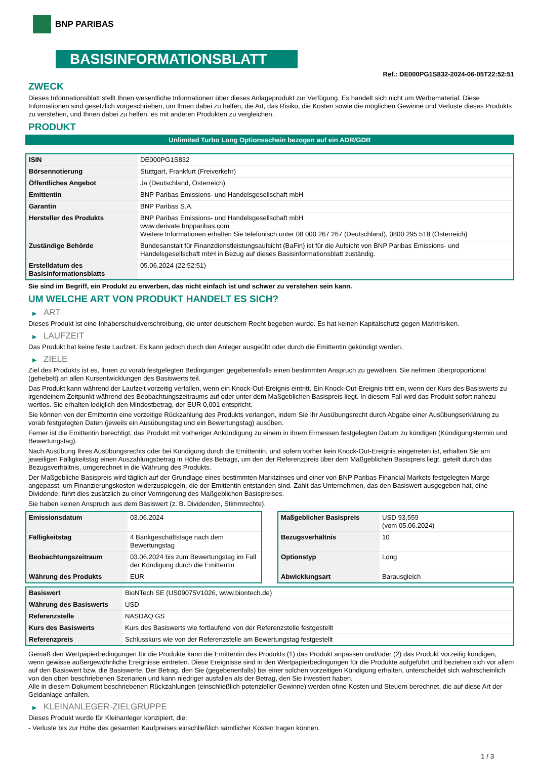BNP PARIBAS
BASISINFORMATIONSBLATT
Ref.: DE000PG1S832-2024-06-05T22:52:51
ZWECK
Dieses Informationsblatt stellt Ihnen wesentliche Informationen über dieses Anlageprodukt zur Verfügung. Es handelt sich nicht um Werbematerial. Diese Informationen sind gesetzlich vorgeschrieben, um Ihnen dabei zu helfen, die Art, das Risiko, die Kosten sowie die möglichen Gewinne und Verluste dieses Produkts zu verstehen, und Ihnen dabei zu helfen, es mit anderen Produkten zu vergleichen.
PRODUKT
Unlimited Turbo Long Optionsschein bezogen auf ein ADR/GDR
| ISIN | DE000PG1S832 |
| Börsennotierung | Stuttgart, Frankfurt (Freiverkehr) |
| Öffentliches Angebot | Ja (Deutschland, Österreich) |
| Emittentin | BNP Paribas Emissions- und Handelsgesellschaft mbH |
| Garantin | BNP Paribas S.A. |
| Hersteller des Produkts | BNP Paribas Emissions- und Handelsgesellschaft mbH www.derivate.bnpparibas.com Weitere Informationen erhalten Sie telefonisch unter 08 000 267 267 (Deutschland), 0800 295 518 (Österreich) |
| Zuständige Behörde | Bundesanstalt für Finanzdienstleistungsaufsicht (BaFin) ist für die Aufsicht von BNP Paribas Emissions- und Handelsgesellschaft mbH in Bezug auf dieses Basisinformationsblatt zuständig. |
| Erstelldatum des Basisinformationsblatts | 05.06.2024 (22:52:51) |
Sie sind im Begriff, ein Produkt zu erwerben, das nicht einfach ist und schwer zu verstehen sein kann.
UM WELCHE ART VON PRODUKT HANDELT ES SICH?
▶ ART
Dieses Produkt ist eine Inhaberschuldverschreibung, die unter deutschem Recht begeben wurde. Es hat keinen Kapitalschutz gegen Marktrisiken.
▶ LAUFZEIT
Das Produkt hat keine feste Laufzeit. Es kann jedoch durch den Anleger ausgeübt oder durch die Emittentin gekündigt werden.
▶ ZIELE
Ziel des Produkts ist es, Ihnen zu vorab festgelegten Bedingungen gegebenenfalls einen bestimmten Anspruch zu gewähren. Sie nehmen überproportional (gehebelt) an allen Kursentwicklungen des Basiswerts teil.
Das Produkt kann während der Laufzeit vorzeitig verfallen, wenn ein Knock-Out-Ereignis eintritt. Ein Knock-Out-Ereignis tritt ein, wenn der Kurs des Basiswerts zu irgendeinem Zeitpunkt während des Beobachtungszeitraums auf oder unter dem Maßgeblichen Basispreis liegt. In diesem Fall wird das Produkt sofort nahezu wertlos. Sie erhalten lediglich den Mindestbetrag, der EUR 0,001 entspricht.
Sie können von der Emittentin eine vorzeitige Rückzahlung des Produkts verlangen, indem Sie Ihr Ausübungsrecht durch Abgabe einer Ausübungserklärung zu vorab festgelegten Daten (jeweils ein Ausübungstag und ein Bewertungstag) ausüben.
Ferner ist die Emittentin berechtigt, das Produkt mit vorheriger Ankündigung zu einem in ihrem Ermessen festgelegten Datum zu kündigen (Kündigungstermin und Bewertungstag).
Nach Ausübung Ihres Ausübungsrechts oder bei Kündigung durch die Emittentin, und sofern vorher kein Knock-Out-Ereignis eingetreten ist, erhalten Sie am jeweiligen Fälligkeitstag einen Auszahlungsbetrag in Höhe des Betrags, um den der Referenzpreis über dem Maßgeblichen Basispreis liegt, geteilt durch das Bezugsverhältnis, umgerechnet in die Währung des Produkts.
Der Maßgebliche Basispreis wird täglich auf der Grundlage eines bestimmten Marktzinses und einer von BNP Paribas Financial Markets festgelegten Marge angepasst, um Finanzierungskosten widerzuspiegeln, die der Emittentin entstanden sind. Zahlt das Unternehmen, das den Basiswert ausgegeben hat, eine Dividende, führt dies zusätzlich zu einer Verringerung des Maßgeblichen Basispreises.
Sie haben keinen Anspruch aus dem Basiswert (z. B. Dividenden, Stimmrechte).
| Emissionsdatum | 03.06.2024 |
| Fälligkeitstag | 4 Bankgeschäftstage nach dem Bewertungstag |
| Beobachtungszeitraum | 03.06.2024 bis zum Bewertungstag im Fall der Kündigung durch die Emittentin |
| Währung des Produkts | EUR |
| Maßgeblicher Basispreis | USD 93,559 (vom 05.06.2024) |
| Bezugsverhältnis | 10 |
| Optionstyp | Long |
| Abwicklungsart | Barausgleich |
| Basiswert | BioNTech SE (US09075V1026, www.biontech.de) |
| Währung des Basiswerts | USD |
| Referenzstelle | NASDAQ GS |
| Kurs des Basiswerts | Kurs des Basiswerts wie fortlaufend von der Referenzstelle festgestellt |
| Referenzpreis | Schlusskurs wie von der Referenzstelle am Bewertungstag festgestellt |
Gemäß den Wertpapierbedingungen für die Produkte kann die Emittentin des Produkts (1) das Produkt anpassen und/oder (2) das Produkt vorzeitig kündigen, wenn gewisse außergewöhnliche Ereignisse eintreten. Diese Ereignisse sind in den Wertpapierbedingungen für die Produkte aufgeführt und beziehen sich vor allem auf den Basiswert bzw. die Basiswerte. Der Betrag, den Sie (gegebenenfalls) bei einer solchen vorzeitigen Kündigung erhalten, unterscheidet sich wahrscheinlich von den oben beschriebenen Szenarien und kann niedriger ausfallen als der Betrag, den Sie investiert haben.
Alle in diesem Dokument beschriebenen Rückzahlungen (einschließlich potenzieller Gewinne) werden ohne Kosten und Steuern berechnet, die auf diese Art der Geldanlage anfallen.
▶ KLEINANLEGER-ZIELGRUPPE
Dieses Produkt wurde für Kleinanleger konzipiert, die:
- Verluste bis zur Höhe des gesamten Kaufpreises einschließlich sämtlicher Kosten tragen können.
1 / 3